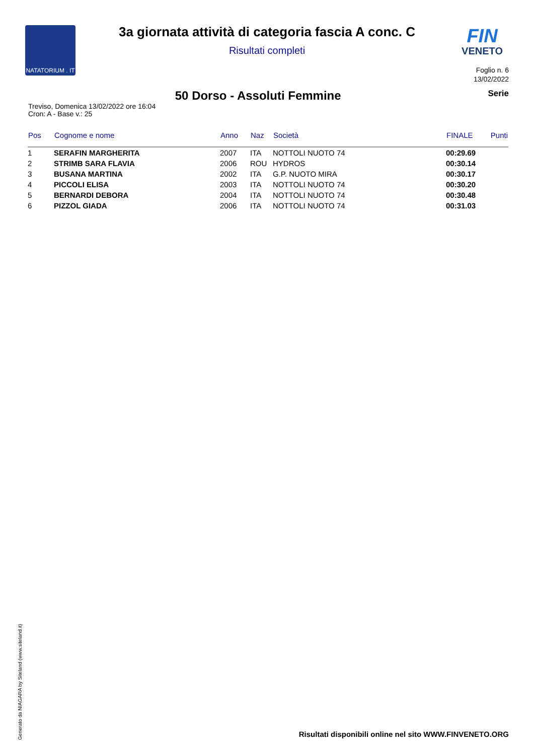NATATORIUM . IT
FIN
VENETO
3a giornata attività di categoria fascia A conc. C
Risultati completi
Foglio n. 6
13/02/2022
50 Dorso - Assoluti Femmine
Serie
Treviso, Domenica 13/02/2022 ore 16:04
Cron: A - Base v.: 25
| Pos | Cognome e nome | Anno | Naz | Società | FINALE | Punti |
| --- | --- | --- | --- | --- | --- | --- |
| 1 | SERAFIN MARGHERITA | 2007 | ITA | NOTTOLI NUOTO 74 | 00:29.69 | |
| 2 | STRIMB SARA FLAVIA | 2006 | ROU | HYDROS | 00:30.14 | |
| 3 | BUSANA MARTINA | 2002 | ITA | G.P. NUOTO MIRA | 00:30.17 | |
| 4 | PICCOLI ELISA | 2003 | ITA | NOTTOLI NUOTO 74 | 00:30.20 | |
| 5 | BERNARDI DEBORA | 2004 | ITA | NOTTOLI NUOTO 74 | 00:30.48 | |
| 6 | PIZZOL GIADA | 2006 | ITA | NOTTOLI NUOTO 74 | 00:31.03 | |
Generato da NIAGARA by Siteland (www.siteland.it)
Risultati disponibili online nel sito WWW.FINVENETO.ORG